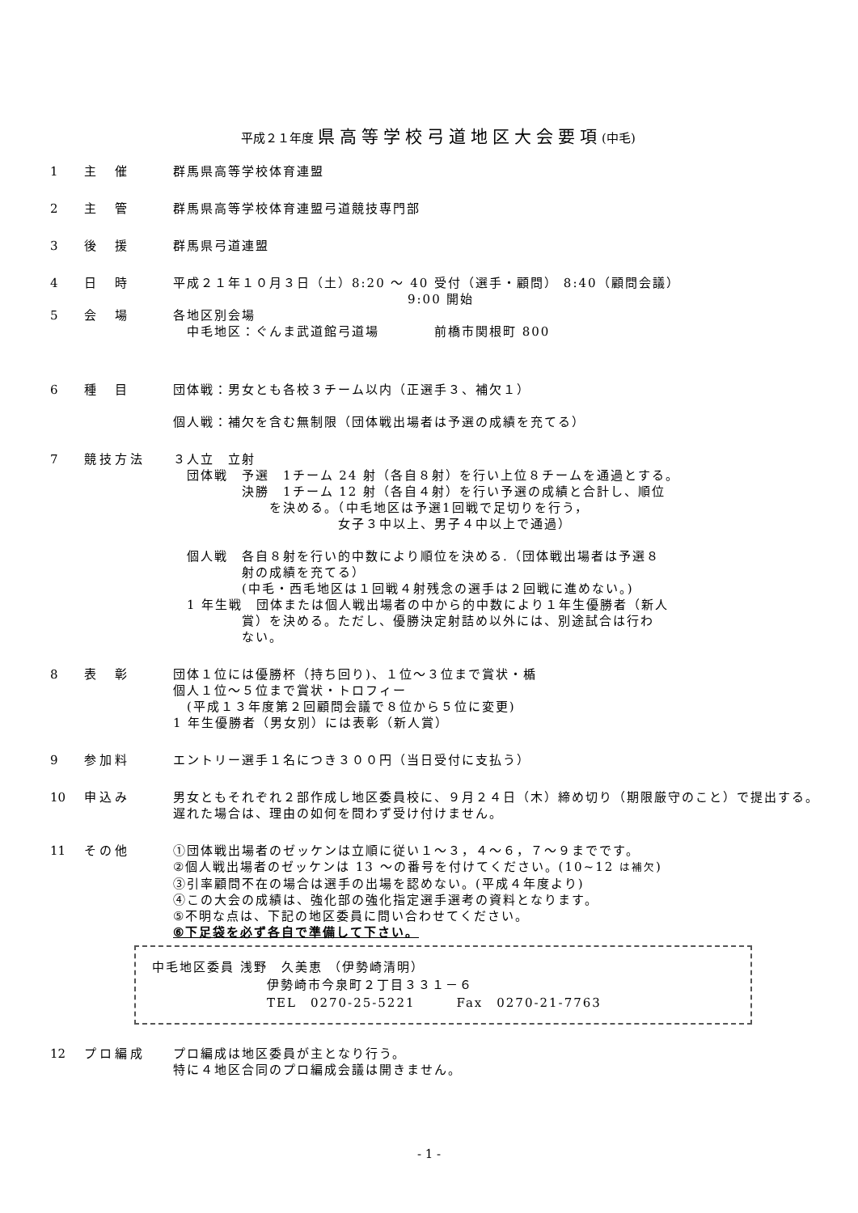平成２１年度 県高等学校弓道地区大会要項(中毛)
1 主　催 群馬県高等学校体育連盟
2 主　管 群馬県高等学校体育連盟弓道競技専門部
3 後　援 群馬県弓道連盟
4 日　時 平成２１年１０月３日（土）8:20 ～ 40 受付（選手・顧問） 8:40（顧問会議）
9:00 開始
5 会　場 各地区別会場
　中毛地区：ぐんま武道館弓道場　　　　前橋市関根町 800
6 種　目 団体戦：男女とも各校３チーム以内（正選手３、補欠１）
個人戦：補欠を含む無制限（団体戦出場者は予選の成績を充てる）
7 競技方法 ３人立　立射
　団体戦　予選　1チーム 24 射（各自８射）を行い上位８チームを通過とする。
　　　　　決勝　1チーム 12 射（各自４射）を行い予選の成績と合計し、順位
　　　　　　　を決める。（中毛地区は予選1回戦で足切りを行う，
　　　　　　　　　　　　女子３中以上、男子４中以上で通過）
　個人戦　各自８射を行い的中数により順位を決める.（団体戦出場者は予選８
　　　　　射の成績を充てる）
　　　　　(中毛・西毛地区は１回戦４射残念の選手は２回戦に進めない。)
　1 年生戦　団体または個人戦出場者の中から的中数により１年生優勝者（新人
　　　　　賞）を決める。ただし、優勝決定射詰め以外には、別途試合は行わ
　　　　　ない。
8 表　彰 団体１位には優勝杯（持ち回り)、１位～３位まで賞状・楯
個人１位～５位まで賞状・トロフィー
　(平成１３年度第２回顧問会議で８位から５位に変更)
1 年生優勝者（男女別）には表彰（新人賞）
9 参加料 エントリー選手１名につき３００円（当日受付に支払う）
10 申込み 男女ともそれぞれ２部作成し地区委員校に、９月２４日（木）締め切り（期限厳守のこと）で提出する。遅れた場合は、理由の如何を問わず受け付けません。
11 その他 ①団体戦出場者のゼッケンは立順に従い１～３，４～６，７～９までです。
②個人戦出場者のゼッケンは 13 ～の番号を付けてください。(10~12 は補欠)
③引率顧問不在の場合は選手の出場を認めない。(平成４年度より)
④この大会の成績は、強化部の強化指定選手選考の資料となります。
⑤不明な点は、下記の地区委員に問い合わせてください。
⑥下足袋を必ず各自で準備して下さい。
中毛地区委員 浅野　久美恵 （伊勢崎清明）
伊勢崎市今泉町２丁目３３１－６
TEL　0270-25-5221　　　Fax　0270-21-7763
12 プロ編成 プロ編成は地区委員が主となり行う。
特に４地区合同のプロ編成会議は開きません。
- 1 -